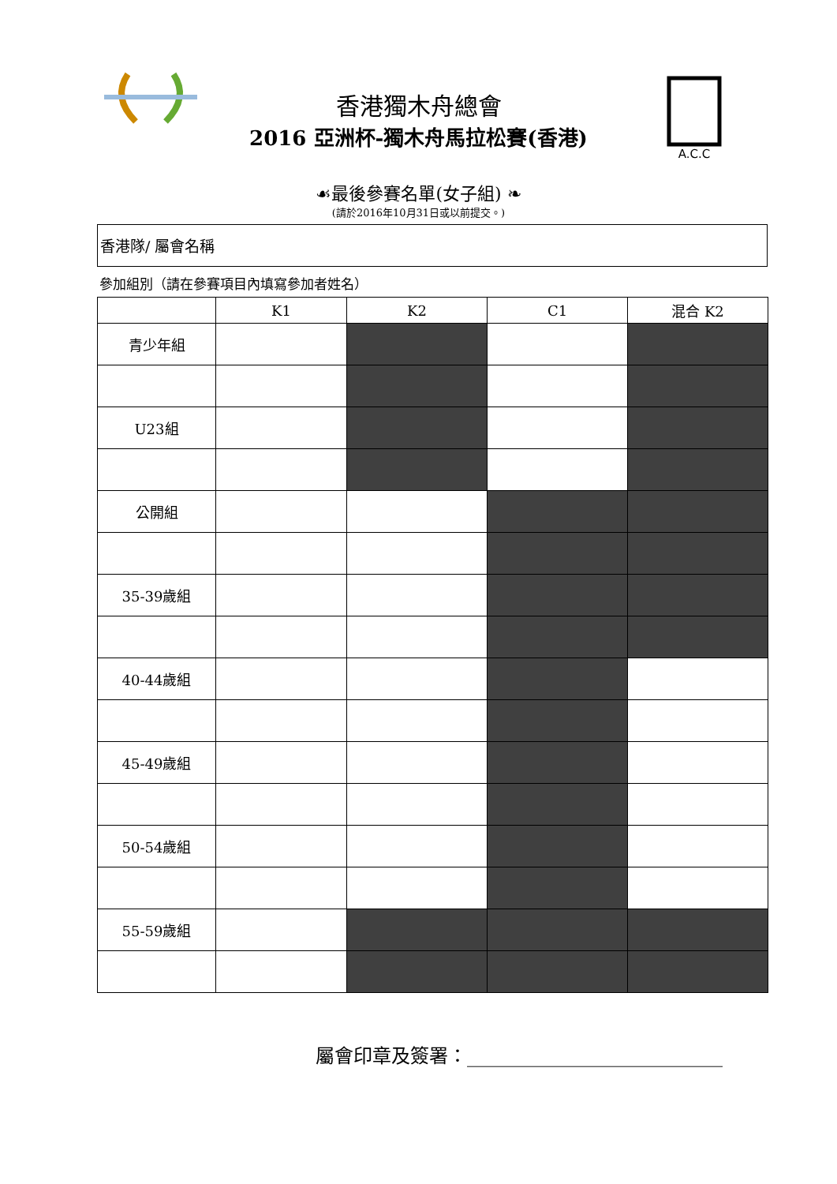A.C.C
香港獨木舟總會
2016 亞洲杯-獨木舟馬拉松賽(香港)
☙最後參賽名單(女子組) ❧
(請於2016年10月31日或以前提交。)
香港隊/ 屬會名稱
參加組別（請在參賽項目內填寫參加者姓名）
| | K1 | K2 | C1 | 混合 K2 |
| --- | --- | --- | --- | --- |
| 青少年組 | | | | |
| U23組 | | | | |
| 公開組 | | | | |
| 35-39歲組 | | | | |
| 40-44歲組 | | | | |
| 45-49歲組 | | | | |
| 50-54歲組 | | | | |
| 55-59歲組 | | | | |
屬會印章及簽署：___________________________